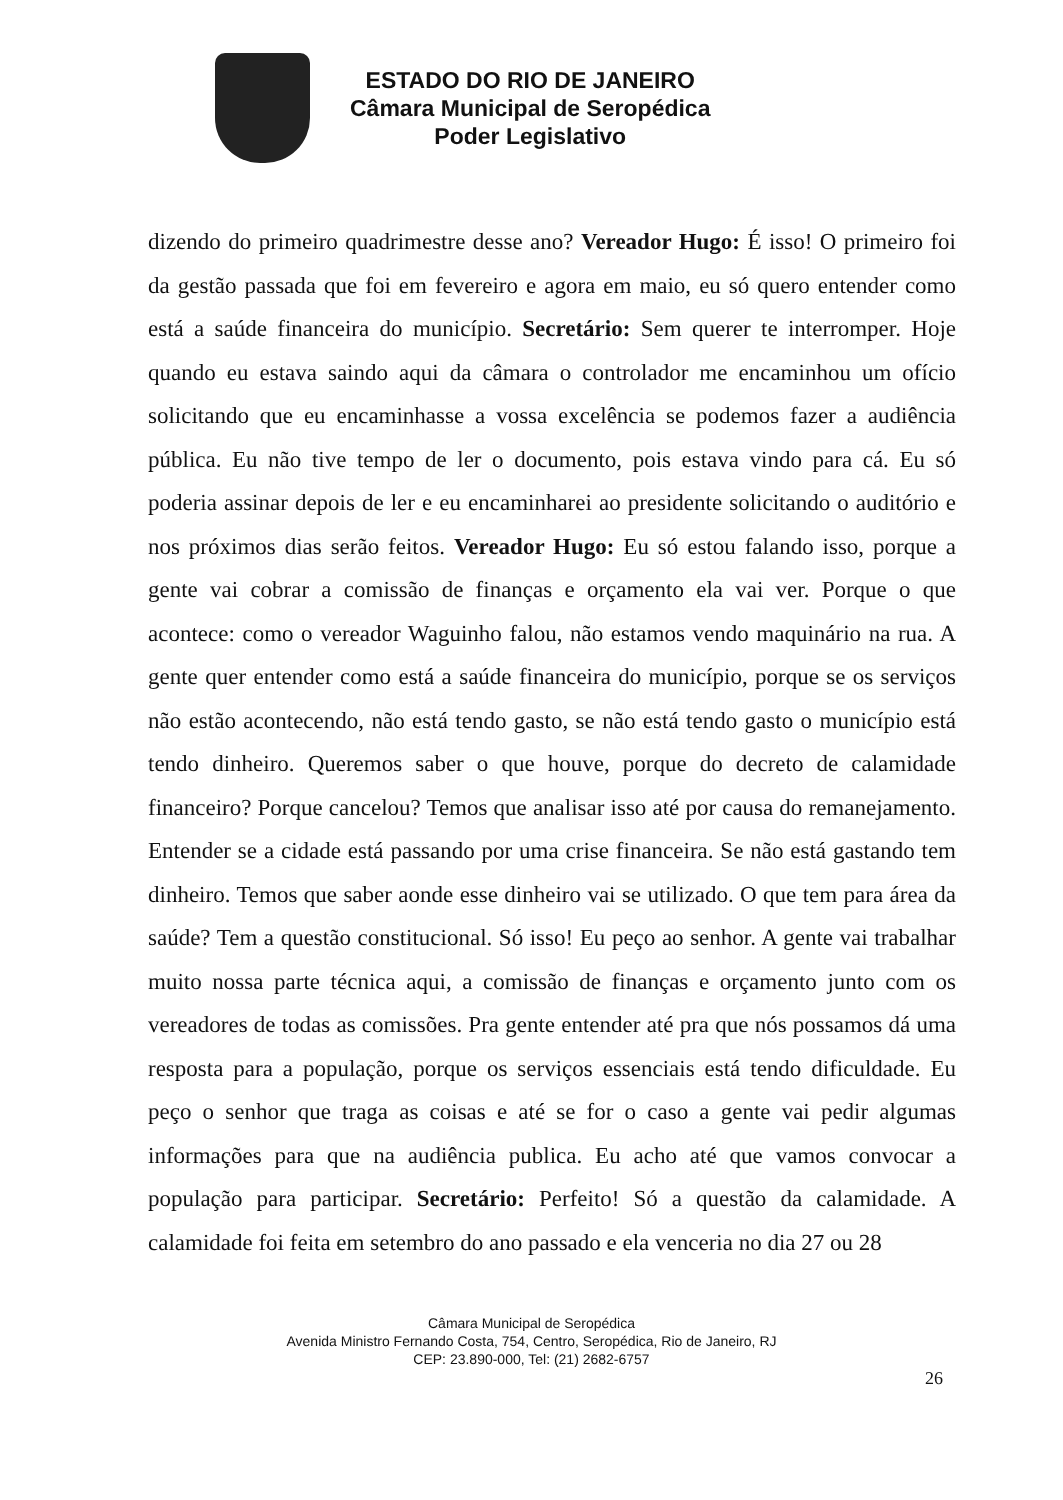ESTADO DO RIO DE JANEIRO
Câmara Municipal de Seropédica
Poder Legislativo
dizendo do primeiro quadrimestre desse ano? Vereador Hugo: É isso! O primeiro foi da gestão passada que foi em fevereiro e agora em maio, eu só quero entender como está a saúde financeira do município. Secretário: Sem querer te interromper. Hoje quando eu estava saindo aqui da câmara o controlador me encaminhou um ofício solicitando que eu encaminhasse a vossa excelência se podemos fazer a audiência pública. Eu não tive tempo de ler o documento, pois estava vindo para cá. Eu só poderia assinar depois de ler e eu encaminharei ao presidente solicitando o auditório e nos próximos dias serão feitos. Vereador Hugo: Eu só estou falando isso, porque a gente vai cobrar a comissão de finanças e orçamento ela vai ver. Porque o que acontece: como o vereador Waguinho falou, não estamos vendo maquinário na rua. A gente quer entender como está a saúde financeira do município, porque se os serviços não estão acontecendo, não está tendo gasto, se não está tendo gasto o município está tendo dinheiro. Queremos saber o que houve, porque do decreto de calamidade financeiro? Porque cancelou? Temos que analisar isso até por causa do remanejamento. Entender se a cidade está passando por uma crise financeira. Se não está gastando tem dinheiro. Temos que saber aonde esse dinheiro vai se utilizado. O que tem para área da saúde? Tem a questão constitucional. Só isso! Eu peço ao senhor. A gente vai trabalhar muito nossa parte técnica aqui, a comissão de finanças e orçamento junto com os vereadores de todas as comissões. Pra gente entender até pra que nós possamos dá uma resposta para a população, porque os serviços essenciais está tendo dificuldade. Eu peço o senhor que traga as coisas e até se for o caso a gente vai pedir algumas informações para que na audiência publica. Eu acho até que vamos convocar a população para participar. Secretário: Perfeito! Só a questão da calamidade. A calamidade foi feita em setembro do ano passado e ela venceria no dia 27 ou 28
Câmara Municipal de Seropédica
Avenida Ministro Fernando Costa, 754, Centro, Seropédica, Rio de Janeiro, RJ
CEP: 23.890-000, Tel: (21) 2682-6757
26